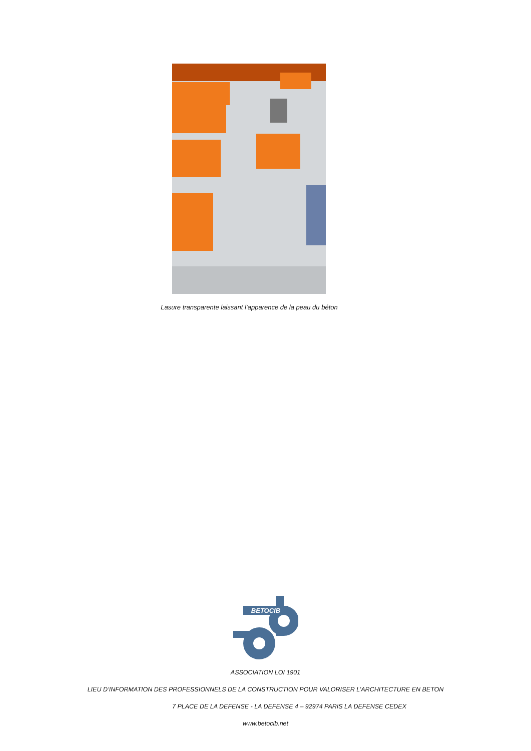Lasure transparente laissant l’apparence de la peau du béton
BETOCIB
ASSOCIATION LOI 1901
LIEU D’INFORMATION DES PROFESSIONNELS DE LA CONSTRUCTION POUR VALORISER L’ARCHITECTURE EN BETON
7 PLACE DE LA DEFENSE - LA DEFENSE 4 – 92974 PARIS LA DEFENSE CEDEX
www.betocib.net